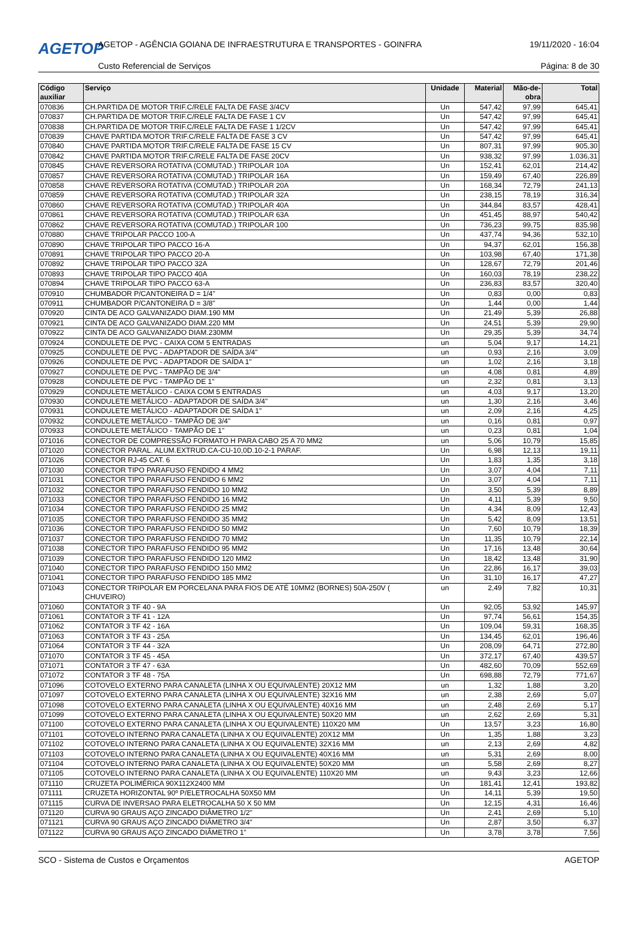AGETOP
AGETOP - AGÊNCIA GOIANA DE INFRAESTRUTURA E TRANSPORTES - GOINFRA
19/11/2020 - 16:04
Custo Referencial de Serviços Página: 8 de 30
| Código auxiliar | Serviço | Unidade | Material | Mão-de-obra | Total |
| --- | --- | --- | --- | --- | --- |
| 070836 | CH.PARTIDA DE MOTOR TRIF.C/RELE FALTA DE FASE 3/4CV | Un | 547,42 | 97,99 | 645,41 |
| 070837 | CH.PARTIDA DE MOTOR TRIF.C/RELE FALTA DE FASE 1 CV | Un | 547,42 | 97,99 | 645,41 |
| 070838 | CH.PARTIDA DE MOTOR TRIF.C/RELE FALTA DE FASE 1 1/2CV | Un | 547,42 | 97,99 | 645,41 |
| 070839 | CHAVE PARTIDA MOTOR TRIF.C/RELE FALTA DE FASE 3 CV | Un | 547,42 | 97,99 | 645,41 |
| 070840 | CHAVE PARTIDA MOTOR TRIF.C/RELE FALTA DE FASE 15 CV | Un | 807,31 | 97,99 | 905,30 |
| 070842 | CHAVE PARTIDA MOTOR TRIF.C/RELE FALTA DE FASE 20CV | Un | 938,32 | 97,99 | 1.036,31 |
| 070845 | CHAVE REVERSORA ROTATIVA (COMUTAD.) TRIPOLAR 10A | Un | 152,41 | 62,01 | 214,42 |
| 070857 | CHAVE REVERSORA ROTATIVA (COMUTAD.) TRIPOLAR 16A | Un | 159,49 | 67,40 | 226,89 |
| 070858 | CHAVE REVERSORA ROTATIVA (COMUTAD.) TRIPOLAR 20A | Un | 168,34 | 72,79 | 241,13 |
| 070859 | CHAVE REVERSORA ROTATIVA (COMUTAD.) TRIPOLAR 32A | Un | 238,15 | 78,19 | 316,34 |
| 070860 | CHAVE REVERSORA ROTATIVA (COMUTAD.) TRIPOLAR 40A | Un | 344,84 | 83,57 | 428,41 |
| 070861 | CHAVE REVERSORA ROTATIVA (COMUTAD.) TRIPOLAR 63A | Un | 451,45 | 88,97 | 540,42 |
| 070862 | CHAVE REVERSORA ROTATIVA (COMUTAD.) TRIPOLAR 100 | Un | 736,23 | 99,75 | 835,98 |
| 070880 | CHAVE TRIPOLAR PACCO 100-A | Un | 437,74 | 94,36 | 532,10 |
| 070890 | CHAVE TRIPOLAR TIPO PACCO 16-A | Un | 94,37 | 62,01 | 156,38 |
| 070891 | CHAVE TRIPOLAR TIPO PACCO 20-A | Un | 103,98 | 67,40 | 171,38 |
| 070892 | CHAVE TRIPOLAR TIPO PACCO 32A | Un | 128,67 | 72,79 | 201,46 |
| 070893 | CHAVE TRIPOLAR TIPO PACCO 40A | Un | 160,03 | 78,19 | 238,22 |
| 070894 | CHAVE TRIPOLAR TIPO PACCO 63-A | Un | 236,83 | 83,57 | 320,40 |
| 070910 | CHUMBADOR P/CANTONEIRA D = 1/4" | Un | 0,83 | 0,00 | 0,83 |
| 070911 | CHUMBADOR P/CANTONEIRA D = 3/8" | Un | 1,44 | 0,00 | 1,44 |
| 070920 | CINTA DE ACO GALVANIZADO DIAM.190 MM | Un | 21,49 | 5,39 | 26,88 |
| 070921 | CINTA DE ACO GALVANIZADO DIAM.220 MM | Un | 24,51 | 5,39 | 29,90 |
| 070922 | CINTA DE ACO GALVANIZADO DIAM.230MM | Un | 29,35 | 5,39 | 34,74 |
| 070924 | CONDULETE DE PVC - CAIXA COM 5 ENTRADAS | un | 5,04 | 9,17 | 14,21 |
| 070925 | CONDULETE DE PVC - ADAPTADOR DE SAÍDA 3/4" | un | 0,93 | 2,16 | 3,09 |
| 070926 | CONDULETE DE PVC - ADAPTADOR DE SAÍDA 1" | un | 1,02 | 2,16 | 3,18 |
| 070927 | CONDULETE DE PVC - TAMPÃO DE 3/4" | un | 4,08 | 0,81 | 4,89 |
| 070928 | CONDULETE DE PVC - TAMPÃO DE 1" | un | 2,32 | 0,81 | 3,13 |
| 070929 | CONDULETE METÁLICO - CAIXA COM 5 ENTRADAS | un | 4,03 | 9,17 | 13,20 |
| 070930 | CONDULETE METÁLICO - ADAPTADOR DE SAÍDA 3/4" | un | 1,30 | 2,16 | 3,46 |
| 070931 | CONDULETE METÁLICO - ADAPTADOR DE SAÍDA 1" | un | 2,09 | 2,16 | 4,25 |
| 070932 | CONDULETE METÁLICO - TAMPÃO DE 3/4" | un | 0,16 | 0,81 | 0,97 |
| 070933 | CONDULETE METÁLICO - TAMPÃO DE 1" | un | 0,23 | 0,81 | 1,04 |
| 071016 | CONECTOR DE COMPRESSÃO FORMATO H PARA CABO 25 A 70 MM2 | un | 5,06 | 10,79 | 15,85 |
| 071020 | CONECTOR PARAL. ALUM.EXTRUD.CA-CU-10,0D.10-2-1 PARAF. | Un | 6,98 | 12,13 | 19,11 |
| 071026 | CONECTOR RJ-45 CAT. 6 | Un | 1,83 | 1,35 | 3,18 |
| 071030 | CONECTOR TIPO PARAFUSO FENDIDO 4 MM2 | Un | 3,07 | 4,04 | 7,11 |
| 071031 | CONECTOR TIPO PARAFUSO FENDIDO 6 MM2 | Un | 3,07 | 4,04 | 7,11 |
| 071032 | CONECTOR TIPO PARAFUSO FENDIDO 10 MM2 | Un | 3,50 | 5,39 | 8,89 |
| 071033 | CONECTOR TIPO PARAFUSO FENDIDO 16 MM2 | Un | 4,11 | 5,39 | 9,50 |
| 071034 | CONECTOR TIPO PARAFUSO FENDIDO 25 MM2 | Un | 4,34 | 8,09 | 12,43 |
| 071035 | CONECTOR TIPO PARAFUSO FENDIDO 35 MM2 | Un | 5,42 | 8,09 | 13,51 |
| 071036 | CONECTOR TIPO PARAFUSO FENDIDO 50 MM2 | Un | 7,60 | 10,79 | 18,39 |
| 071037 | CONECTOR TIPO PARAFUSO FENDIDO 70 MM2 | Un | 11,35 | 10,79 | 22,14 |
| 071038 | CONECTOR TIPO PARAFUSO FENDIDO 95 MM2 | Un | 17,16 | 13,48 | 30,64 |
| 071039 | CONECTOR TIPO PARAFUSO FENDIDO 120 MM2 | Un | 18,42 | 13,48 | 31,90 |
| 071040 | CONECTOR TIPO PARAFUSO FENDIDO 150 MM2 | Un | 22,86 | 16,17 | 39,03 |
| 071041 | CONECTOR TIPO PARAFUSO FENDIDO 185 MM2 | Un | 31,10 | 16,17 | 47,27 |
| 071043 | CONECTOR TRIPOLAR EM PORCELANA PARA FIOS DE ATÉ 10MM2 (BORNES) 50A-250V ( CHUVEIRO) | un | 2,49 | 7,82 | 10,31 |
| 071060 | CONTATOR 3 TF 40 - 9A | Un | 92,05 | 53,92 | 145,97 |
| 071061 | CONTATOR 3 TF 41 - 12A | Un | 97,74 | 56,61 | 154,35 |
| 071062 | CONTATOR 3 TF 42 - 16A | Un | 109,04 | 59,31 | 168,35 |
| 071063 | CONTATOR 3 TF 43 - 25A | Un | 134,45 | 62,01 | 196,46 |
| 071064 | CONTATOR 3 TF 44 - 32A | Un | 208,09 | 64,71 | 272,80 |
| 071070 | CONTATOR 3 TF 45 - 45A | Un | 372,17 | 67,40 | 439,57 |
| 071071 | CONTATOR 3 TF 47 - 63A | Un | 482,60 | 70,09 | 552,69 |
| 071072 | CONTATOR 3 TF 48 - 75A | Un | 698,88 | 72,79 | 771,67 |
| 071096 | COTOVELO EXTERNO PARA CANALETA (LINHA X OU EQUIVALENTE) 20X12 MM | un | 1,32 | 1,88 | 3,20 |
| 071097 | COTOVELO EXTERNO PARA CANALETA (LINHA X OU EQUIVALENTE) 32X16 MM | un | 2,38 | 2,69 | 5,07 |
| 071098 | COTOVELO EXTERNO PARA CANALETA (LINHA X OU EQUIVALENTE) 40X16 MM | un | 2,48 | 2,69 | 5,17 |
| 071099 | COTOVELO EXTERNO PARA CANALETA (LINHA X OU EQUIVALENTE) 50X20 MM | un | 2,62 | 2,69 | 5,31 |
| 071100 | COTOVELO EXTERNO PARA CANALETA (LINHA X OU EQUIVALENTE) 110X20 MM | Un | 13,57 | 3,23 | 16,80 |
| 071101 | COTOVELO INTERNO PARA CANALETA (LINHA X OU EQUIVALENTE) 20X12 MM | Un | 1,35 | 1,88 | 3,23 |
| 071102 | COTOVELO INTERNO PARA CANALETA (LINHA X OU EQUIVALENTE) 32X16 MM | un | 2,13 | 2,69 | 4,82 |
| 071103 | COTOVELO INTERNO PARA CANALETA (LINHA X OU EQUIVALENTE) 40X16 MM | un | 5,31 | 2,69 | 8,00 |
| 071104 | COTOVELO INTERNO PARA CANALETA (LINHA X OU EQUIVALENTE) 50X20 MM | un | 5,58 | 2,69 | 8,27 |
| 071105 | COTOVELO INTERNO PARA CANALETA (LINHA X OU EQUIVALENTE) 110X20 MM | un | 9,43 | 3,23 | 12,66 |
| 071110 | CRUZETA POLIMÉRICA 90X112X2400 MM | Un | 181,41 | 12,41 | 193,82 |
| 071111 | CRUZETA HORIZONTAL 90º P/ELETROCALHA 50X50 MM | Un | 14,11 | 5,39 | 19,50 |
| 071115 | CURVA DE INVERSAO PARA ELETROCALHA 50 X 50 MM | Un | 12,15 | 4,31 | 16,46 |
| 071120 | CURVA 90 GRAUS AÇO ZINCADO DIÂMETRO 1/2" | Un | 2,41 | 2,69 | 5,10 |
| 071121 | CURVA 90 GRAUS AÇO ZINCADO DIÂMETRO 3/4" | Un | 2,87 | 3,50 | 6,37 |
| 071122 | CURVA 90 GRAUS AÇO ZINCADO DIÂMETRO 1" | Un | 3,78 | 3,78 | 7,56 |
SCO - Sistema de Custos e Orçamentos AGETOP